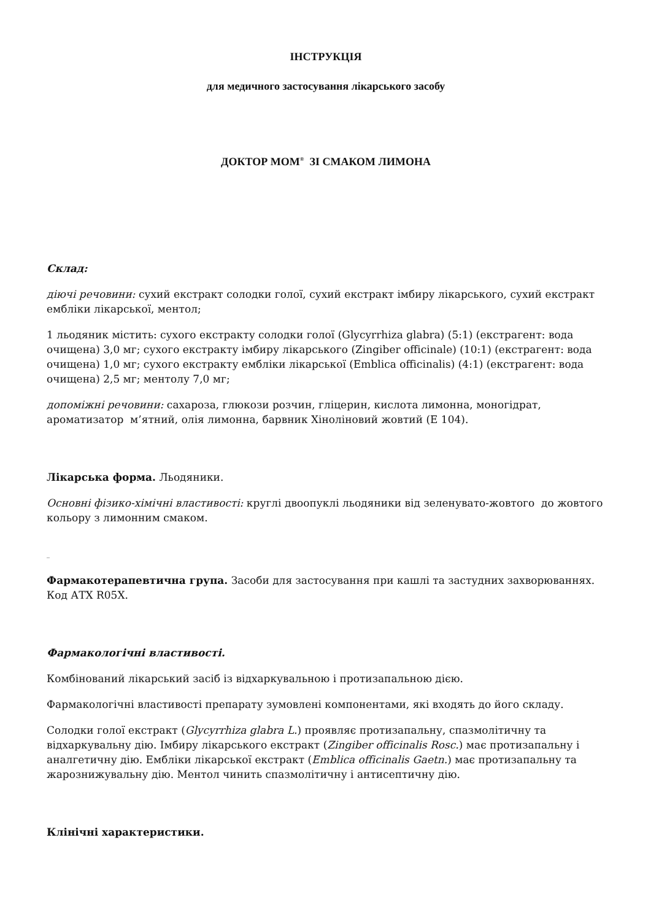ІНСТРУКЦІЯ
для медичного застосування лікарського засобу
ДОКТОР МОМ<sup>®</sup> ЗІ СМАКОМ ЛИМОНА
Склад:
діючі речовини: сухий екстракт солодки голої, сухий екстракт імбиру лікарського, сухий екстракт емблiки лікарської, ментол;
1 льодяник містить: сухого екстракту солодки голої (Glycyrrhiza glabra) (5:1) (екстрагент: вода очищена) 3,0 мг; сухого екстракту імбиру лікарського (Zingiber officinale) (10:1) (екстрагент: вода очищена) 1,0 мг; сухого екстракту емблiки лікарської (Emblica officinalis) (4:1) (екстрагент: вода очищена) 2,5 мг; ментолу 7,0 мг;
допоміжні речовини: сахароза, глюкози розчин, гліцерин, кислота лимонна, моногідрат, ароматизатор м’ятний, олія лимонна, барвник Хiнолiновий жовтий (Е 104).
Лікарська форма. Льодяники.
Основні фізико-хімічні властивості: круглі двоопуклі льодяники від зеленувато-жовтого до жовтого кольору з лимонним смаком.
_
Фармакотерапевтична група. Засоби для застосування при кашлі та застудних захворюваннях. Код АТХ R05X.
Фармакологічні властивості.
Комбінований лікарський засіб із відхаркувальною і протизапальною дією.
Фармакологічні властивості препарату зумовлені компонентами, які входять до його складу.
Солодки голої екстракт (Glycyrrhiza glabra L.) проявляє протизапальну, спазмолітичну та відхаркувальну дію. Імбиру лікарського екстракт (Zingiber officinalis Rosc.) має протизапальну і аналгетичну дію. Емблiки лікарської екстракт (Emblica officinalis Gaetn.) має протизапальну та жарознижувальну дію. Ментол чинить спазмолітичну і антисептичну дію.
Клінічні характеристики.